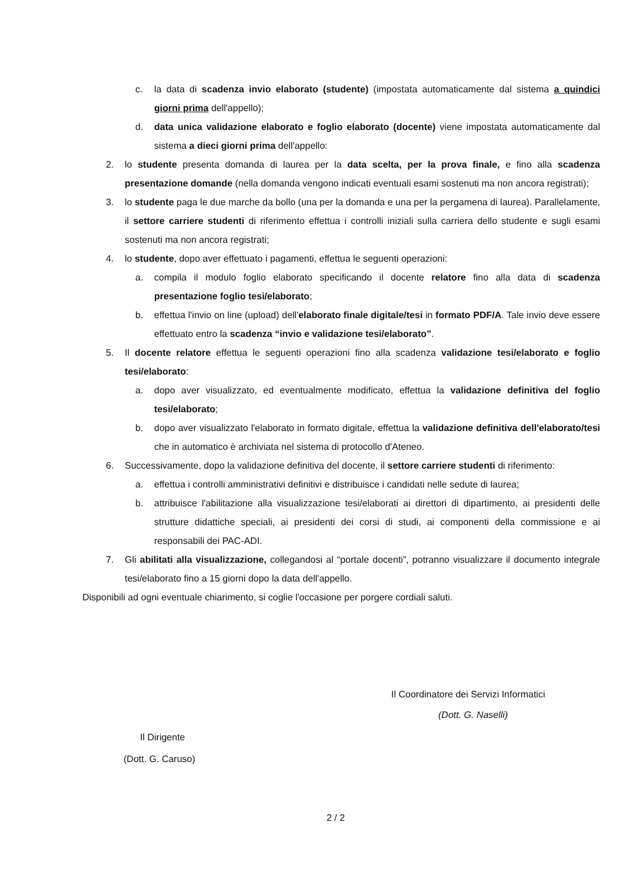c. la data di scadenza invio elaborato (studente) (impostata automaticamente dal sistema a quindici giorni prima dell'appello);
d. data unica validazione elaborato e foglio elaborato (docente) viene impostata automaticamente dal sistema a dieci giorni prima dell'appello:
2. lo studente presenta domanda di laurea per la data scelta, per la prova finale, e fino alla scadenza presentazione domande (nella domanda vengono indicati eventuali esami sostenuti ma non ancora registrati);
3. lo studente paga le due marche da bollo (una per la domanda e una per la pergamena di laurea). Parallelamente, il settore carriere studenti di riferimento effettua i controlli iniziali sulla carriera dello studente e sugli esami sostenuti ma non ancora registrati;
4. lo studente, dopo aver effettuato i pagamenti, effettua le seguenti operazioni:
a. compila il modulo foglio elaborato specificando il docente relatore fino alla data di scadenza presentazione foglio tesi/elaborato;
b. effettua l'invio on line (upload) dell'elaborato finale digitale/tesi in formato PDF/A. Tale invio deve essere effettuato entro la scadenza “invio e validazione tesi/elaborato”.
5. Il docente relatore effettua le seguenti operazioni fino alla scadenza validazione tesi/elaborato e foglio tesi/elaborato:
a. dopo aver visualizzato, ed eventualmente modificato, effettua la validazione definitiva del foglio tesi/elaborato;
b. dopo aver visualizzato l'elaborato in formato digitale, effettua la validazione definitiva dell'elaborato/tesi che in automatico è archiviata nel sistema di protocollo d'Ateneo.
6. Successivamente, dopo la validazione definitiva del docente, il settore carriere studenti di riferimento:
a. effettua i controlli amministrativi definitivi e distribuisce i candidati nelle sedute di laurea;
b. attribuisce l'abilitazione alla visualizzazione tesi/elaborati ai direttori di dipartimento, ai presidenti delle strutture didattiche speciali, ai presidenti dei corsi di studi, ai componenti della commissione e ai responsabili dei PAC-ADI.
7. Gli abilitati alla visualizzazione, collegandosi al “portale docenti”, potranno visualizzare il documento integrale tesi/elaborato fino a 15 giorni dopo la data dell'appello.
Disponibili ad ogni eventuale chiarimento, si coglie l'occasione per porgere cordiali saluti.
Il Coordinatore dei Servizi Informatici
(Dott. G. Naselli)
Il Dirigente
(Dott. G. Caruso)
2 / 2